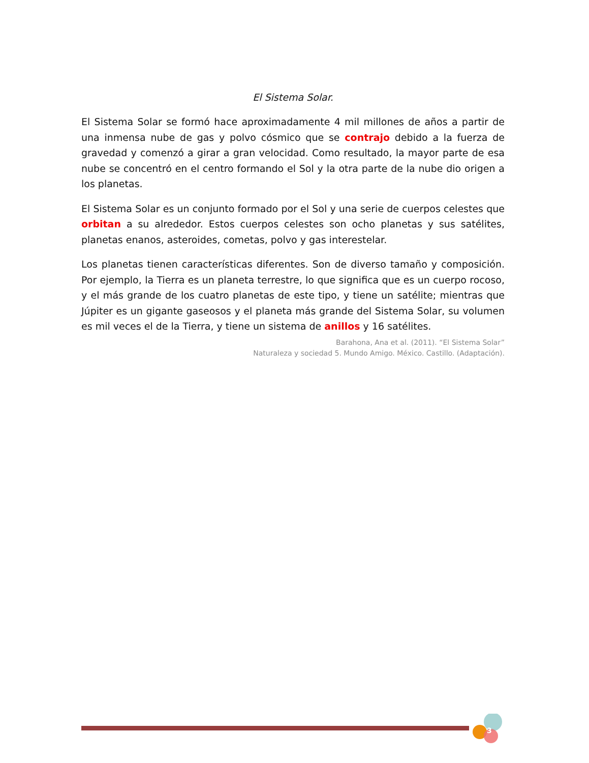El Sistema Solar.
El Sistema Solar se formó hace aproximadamente 4 mil millones de años a partir de una inmensa nube de gas y polvo cósmico que se contrajo debido a la fuerza de gravedad y comenzó a girar a gran velocidad. Como resultado, la mayor parte de esa nube se concentró en el centro formando el Sol y la otra parte de la nube dio origen a los planetas.
El Sistema Solar es un conjunto formado por el Sol y una serie de cuerpos celestes que orbitan a su alrededor. Estos cuerpos celestes son ocho planetas y sus satélites, planetas enanos, asteroides, cometas, polvo y gas interestelar.
Los planetas tienen características diferentes. Son de diverso tamaño y composición. Por ejemplo, la Tierra es un planeta terrestre, lo que significa que es un cuerpo rocoso, y el más grande de los cuatro planetas de este tipo, y tiene un satélite; mientras que Júpiter es un gigante gaseosos y el planeta más grande del Sistema Solar, su volumen es mil veces el de la Tierra, y tiene un sistema de anillos y 16 satélites.
Barahona, Ana et al. (2011). “El Sistema Solar”
Naturaleza y sociedad 5. Mundo Amigo. México. Castillo. (Adaptación).
3